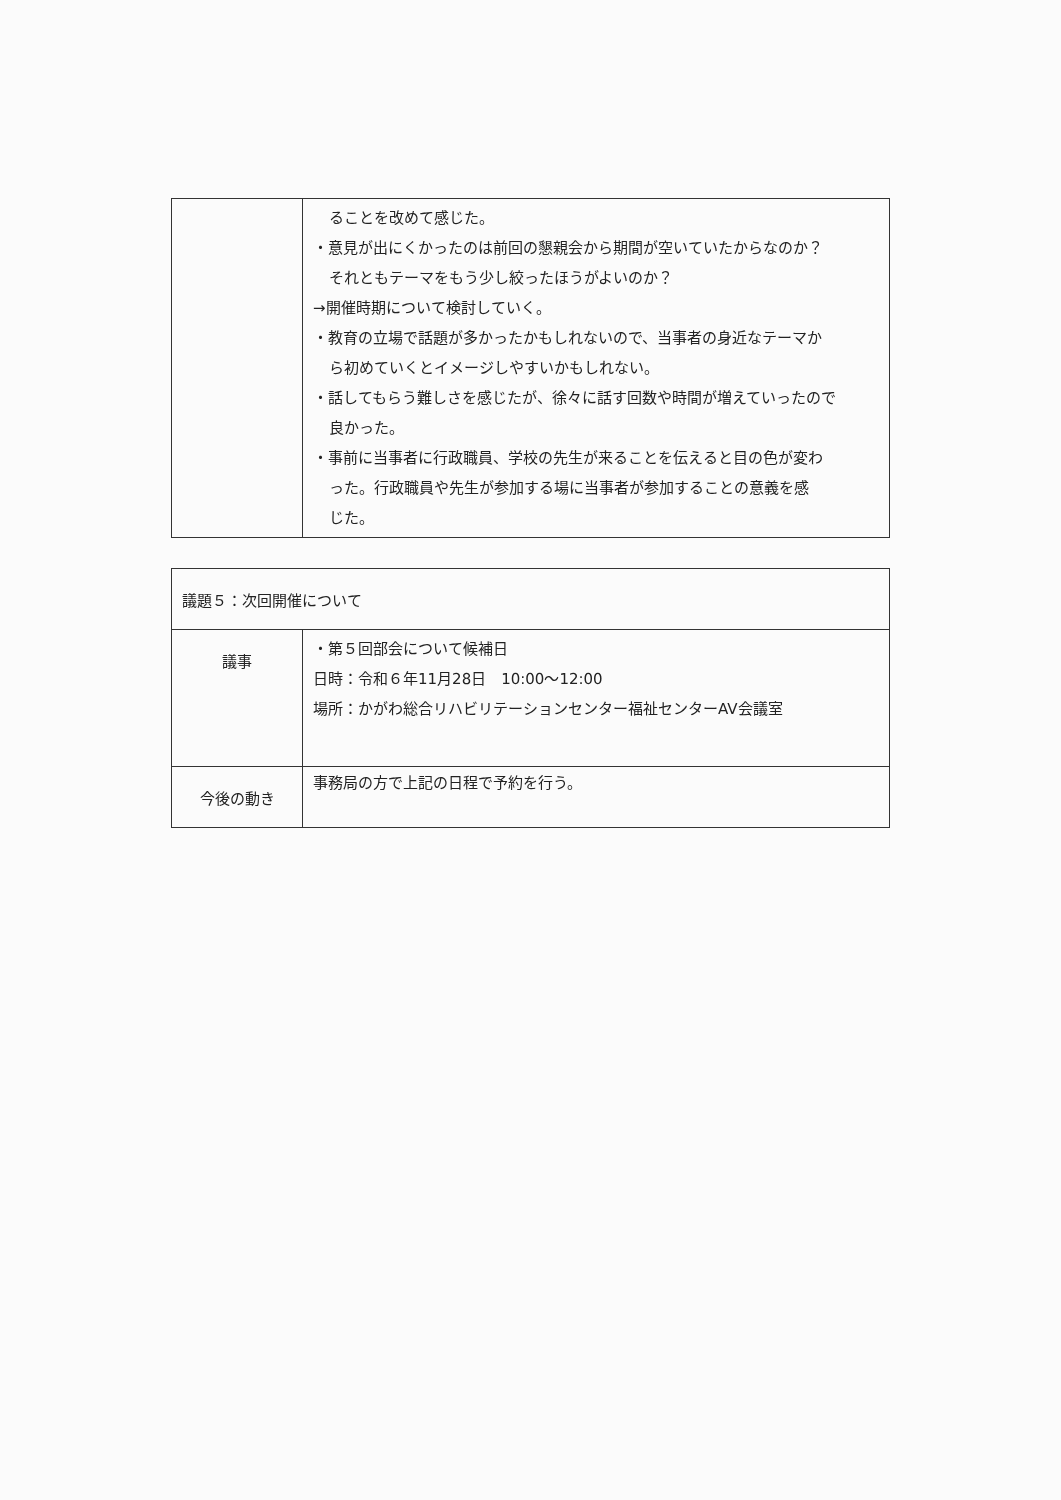| | ることを改めて感じた。 ・意見が出にくかったのは前回の懇親会から期間が空いていたからなのか？ それともテーマをもう少し絞ったほうがよいのか？ →開催時期について検討していく。 ・教育の立場で話題が多かったかもしれないので、当事者の身近なテーマか ら初めていくとイメージしやすいかもしれない。 ・話してもらう難しさを感じたが、徐々に話す回数や時間が増えていったので 良かった。 ・事前に当事者に行政職員、学校の先生が来ることを伝えると目の色が変わ った。行政職員や先生が参加する場に当事者が参加することの意義を感 じた。 |
| 議題５：次回開催について | |
| 議事 | ・第５回部会について候補日 日時：令和６年11月28日 10:00～12:00 場所：かがわ総合リハビリテーションセンター福祉センターAV会議室 |
| 今後の動き | 事務局の方で上記の日程で予約を行う。 |